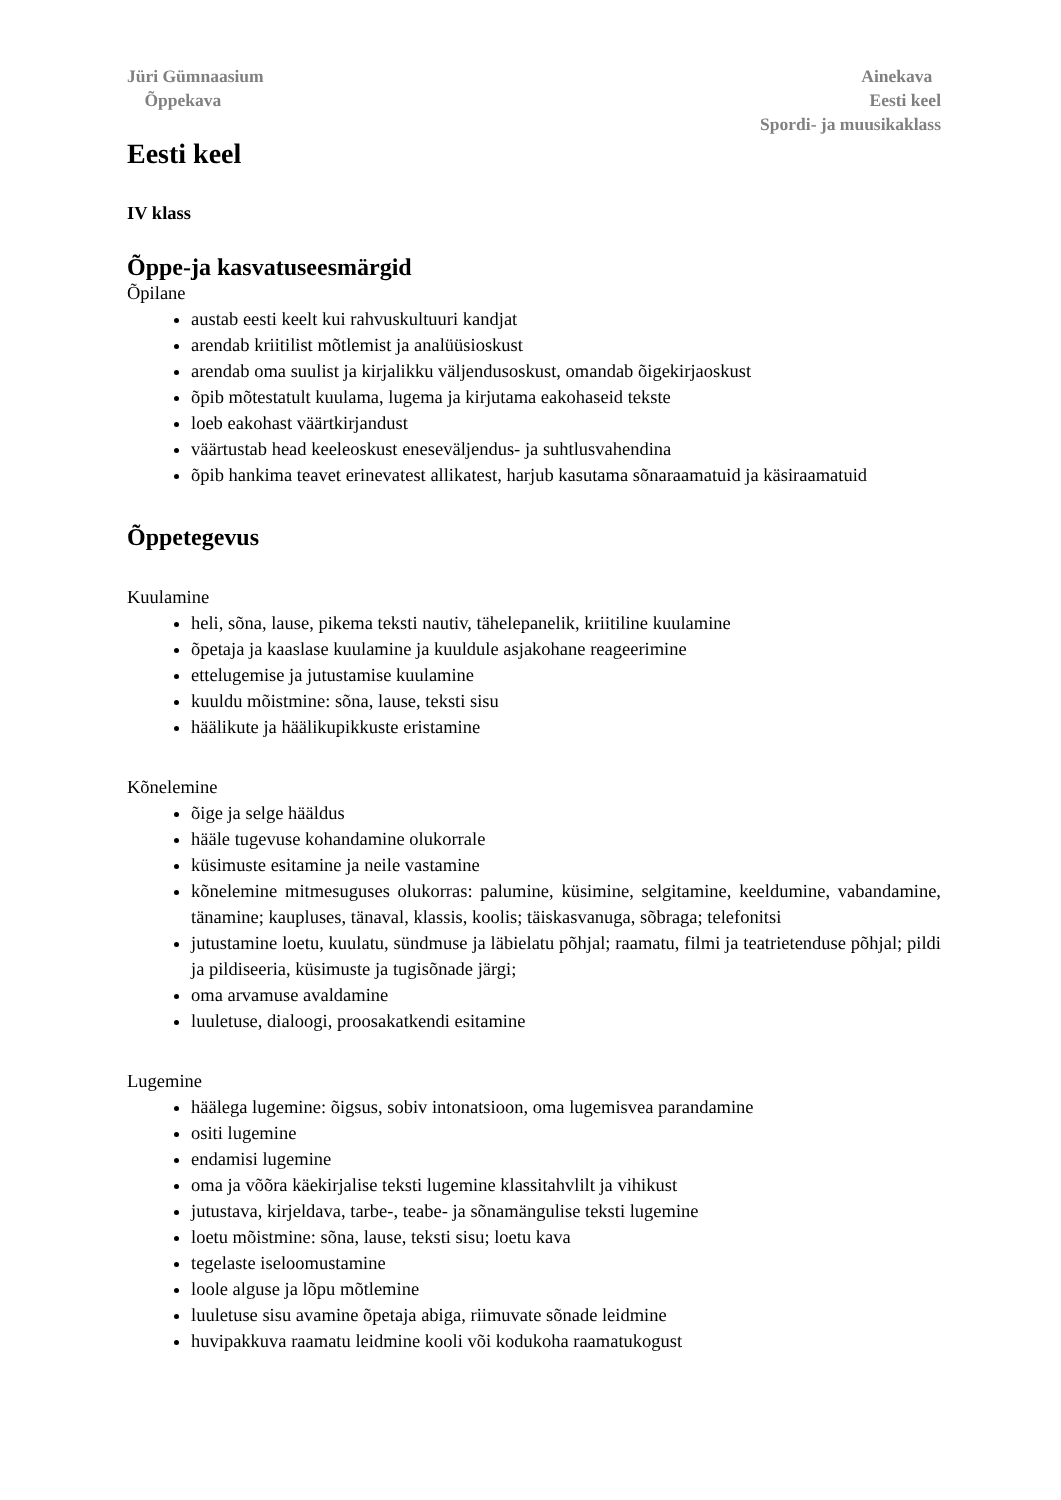Jüri Gümnaasium
Õppekava
Ainekava
Eesti keel
Spordi- ja muusikaklass
Eesti keel
IV klass
Õppe-ja kasvatuseesmärgid
Õpilane
austab eesti keelt kui rahvuskultuuri kandjat
arendab kriitilist mõtlemist ja analüüsioskust
arendab oma suulist ja kirjalikku väljendusoskust, omandab õigekirjaoskust
õpib mõtestatult kuulama, lugema ja kirjutama eakohaseid tekste
loeb eakohast väärtkirjandust
väärtustab head keeleoskust eneseväljendus- ja suhtlusvahendina
õpib hankima teavet erinevatest allikatest, harjub kasutama sõnaraamatuid ja käsiraamatuid
Õppetegevus
Kuulamine
heli, sõna, lause, pikema teksti nautiv, tähelepanelik, kriitiline kuulamine
õpetaja ja kaaslase kuulamine ja kuuldule asjakohane reageerimine
ettelugemise ja jutustamise kuulamine
kuuldu mõistmine: sõna, lause, teksti sisu
häälikute ja häälikupikkuste eristamine
Kõnelemine
õige ja selge hääldus
hääle tugevuse kohandamine olukorrale
küsimuste esitamine ja neile vastamine
kõnelemine mitmesuguses olukorras: palumine, küsimine, selgitamine, keeldumine, vabandamine, tänamine; kaupluses, tänaval, klassis, koolis; täiskasvanuga, sõbraga; telefonitsi
jutustamine loetu, kuulatu, sündmuse ja läbielatu põhjal; raamatu, filmi ja teatrietenduse põhjal; pildi ja pildiseeria, küsimuste ja tugisõnade järgi;
oma arvamuse avaldamine
luuletuse, dialoogi, proosakatkendi esitamine
Lugemine
häälega lugemine: õigsus, sobiv intonatsioon, oma lugemisvea parandamine
ositi lugemine
endamisi lugemine
oma ja võõra käekirjalise teksti lugemine klassitahvlilt ja vihikust
jutustava, kirjeldava, tarbe-, teabe- ja sõnamängulise teksti lugemine
loetu mõistmine: sõna, lause, teksti sisu; loetu kava
tegelaste iseloomustamine
loole alguse ja lõpu mõtlemine
luuletuse sisu avamine õpetaja abiga, riimuvate sõnade leidmine
huvipakkuva raamatu leidmine kooli või kodukoha raamatukogust